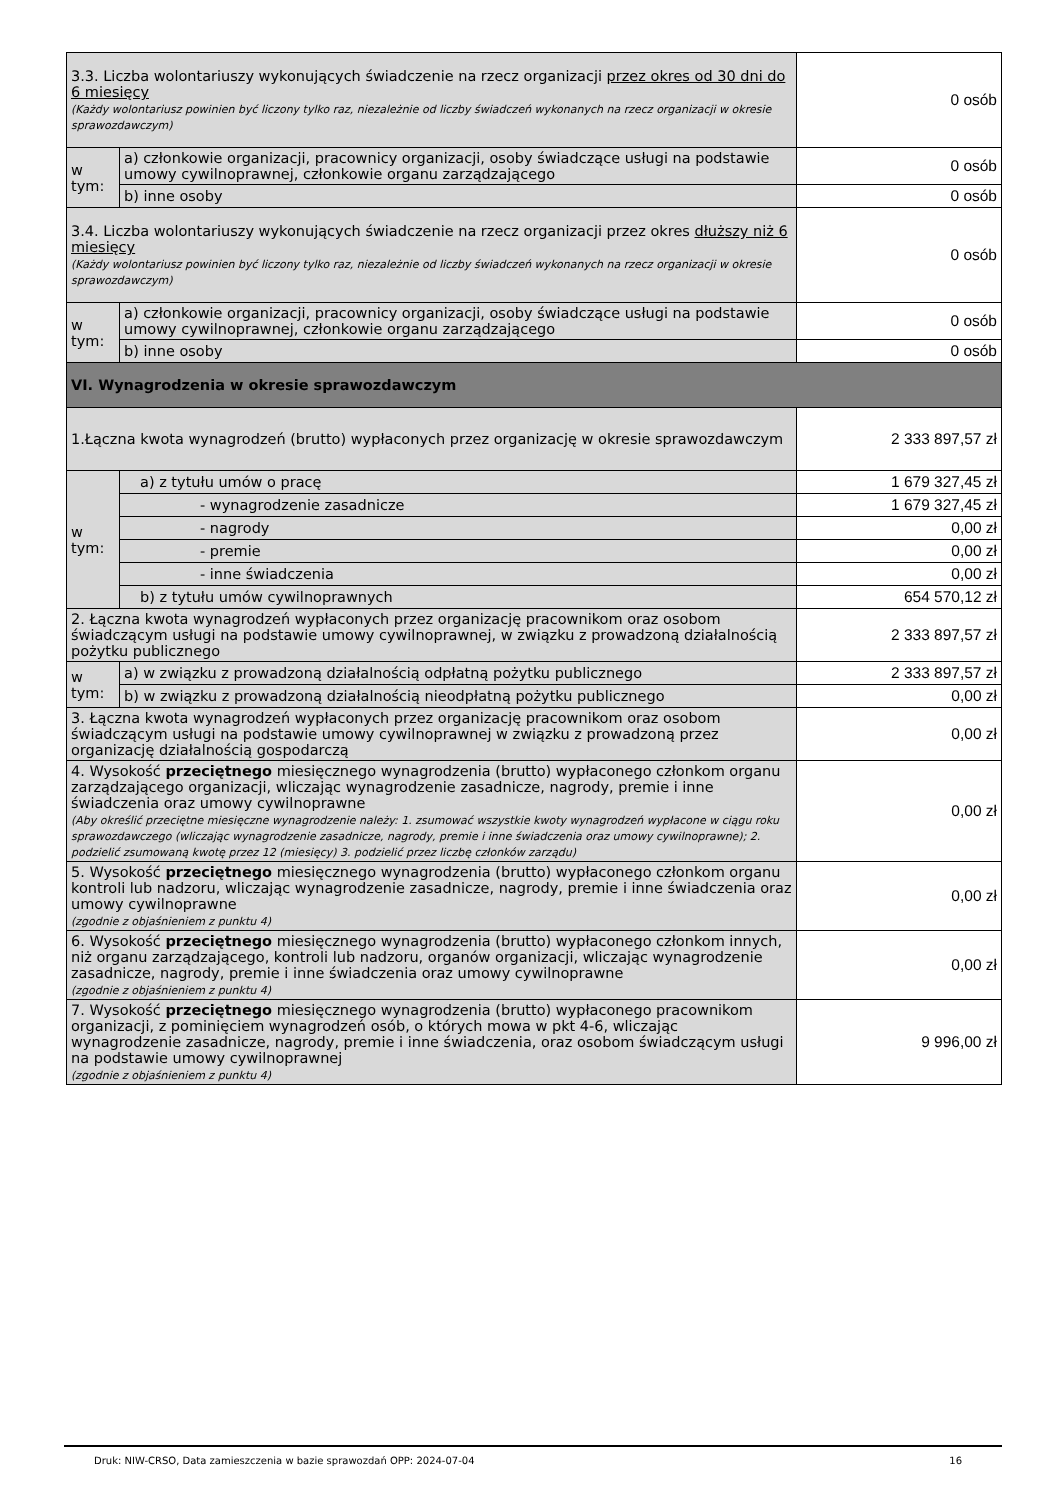| 3.3. Liczba wolontariuszy wykonujących świadczenie na rzecz organizacji przez okres od 30 dni do 6 miesięcy (Każdy wolontariusz powinien być liczony tylko raz, niezależnie od liczby świadczeń wykonanych na rzecz organizacji w okresie sprawozdawczym) | | 0 osób |
| w tym: | a) członkowie organizacji, pracownicy organizacji, osoby świadczące usługi na podstawie umowy cywilnoprawnej, członkowie organu zarządzającego | 0 osób |
| | b) inne osoby | 0 osób |
| 3.4. Liczba wolontariuszy wykonujących świadczenie na rzecz organizacji przez okres dłuższy niż 6 miesięcy (Każdy wolontariusz powinien być liczony tylko raz, niezależnie od liczby świadczeń wykonanych na rzecz organizacji w okresie sprawozdawczym) | | 0 osób |
| w tym: | a) członkowie organizacji, pracownicy organizacji, osoby świadczące usługi na podstawie umowy cywilnoprawnej, członkowie organu zarządzającego | 0 osób |
| | b) inne osoby | 0 osób |
| VI. Wynagrodzenia w okresie sprawozdawczym | | |
| 1.Łączna kwota wynagrodzeń (brutto) wypłaconych przez organizację w okresie sprawozdawczym | | 2 333 897,57 zł |
| w tym: | a) z tytułu umów o pracę | 1 679 327,45 zł |
| | - wynagrodzenie zasadnicze | 1 679 327,45 zł |
| | - nagrody | 0,00 zł |
| | - premie | 0,00 zł |
| | - inne świadczenia | 0,00 zł |
| | b) z tytułu umów cywilnoprawnych | 654 570,12 zł |
| 2. Łączna kwota wynagrodzeń wypłaconych przez organizację pracownikom oraz osobom świadczącym usługi na podstawie umowy cywilnoprawnej, w związku z prowadzoną działalnością pożytku publicznego | | 2 333 897,57 zł |
| w tym: | a) w związku z prowadzoną działalnością odpłatną pożytku publicznego | 2 333 897,57 zł |
| | b) w związku z prowadzoną działalnością nieodpłatną pożytku publicznego | 0,00 zł |
| 3. Łączna kwota wynagrodzeń wypłaconych przez organizację pracownikom oraz osobom świadczącym usługi na podstawie umowy cywilnoprawnej w związku z prowadzoną przez organizację działalnością gospodarczą | | 0,00 zł |
| 4. Wysokość przeciętnego miesięcznego wynagrodzenia (brutto) wypłaconego członkom organu zarządzającego organizacji, wliczając wynagrodzenie zasadnicze, nagrody, premie i inne świadczenia oraz umowy cywilnoprawne (Aby określić przeciętne miesięczne wynagrodzenie należy: 1. zsumować wszystkie kwoty wynagrodzeń wypłacone w ciągu roku sprawozdawczego (wliczając wynagrodzenie zasadnicze, nagrody, premie i inne świadczenia oraz umowy cywilnoprawne); 2. podzielić zsumowaną kwotę przez 12 (miesięcy) 3. podzielić przez liczbę członków zarządu) | | 0,00 zł |
| 5. Wysokość przeciętnego miesięcznego wynagrodzenia (brutto) wypłaconego członkom organu kontroli lub nadzoru, wliczając wynagrodzenie zasadnicze, nagrody, premie i inne świadczenia oraz umowy cywilnoprawne (zgodnie z objaśnieniem z punktu 4) | | 0,00 zł |
| 6. Wysokość przeciętnego miesięcznego wynagrodzenia (brutto) wypłaconego członkom innych, niż organu zarządzającego, kontroli lub nadzoru, organów organizacji, wliczając wynagrodzenie zasadnicze, nagrody, premie i inne świadczenia oraz umowy cywilnoprawne (zgodnie z objaśnieniem z punktu 4) | | 0,00 zł |
| 7. Wysokość przeciętnego miesięcznego wynagrodzenia (brutto) wypłaconego pracownikom organizacji, z pominięciem wynagrodzeń osób, o których mowa w pkt 4-6, wliczając wynagrodzenie zasadnicze, nagrody, premie i inne świadczenia, oraz osobom świadczącym usługi na podstawie umowy cywilnoprawnej (zgodnie z objaśnieniem z punktu 4) | | 9 996,00 zł |
Druk: NIW-CRSO, Data zamieszczenia w bazie sprawozdań OPP: 2024-07-04 16